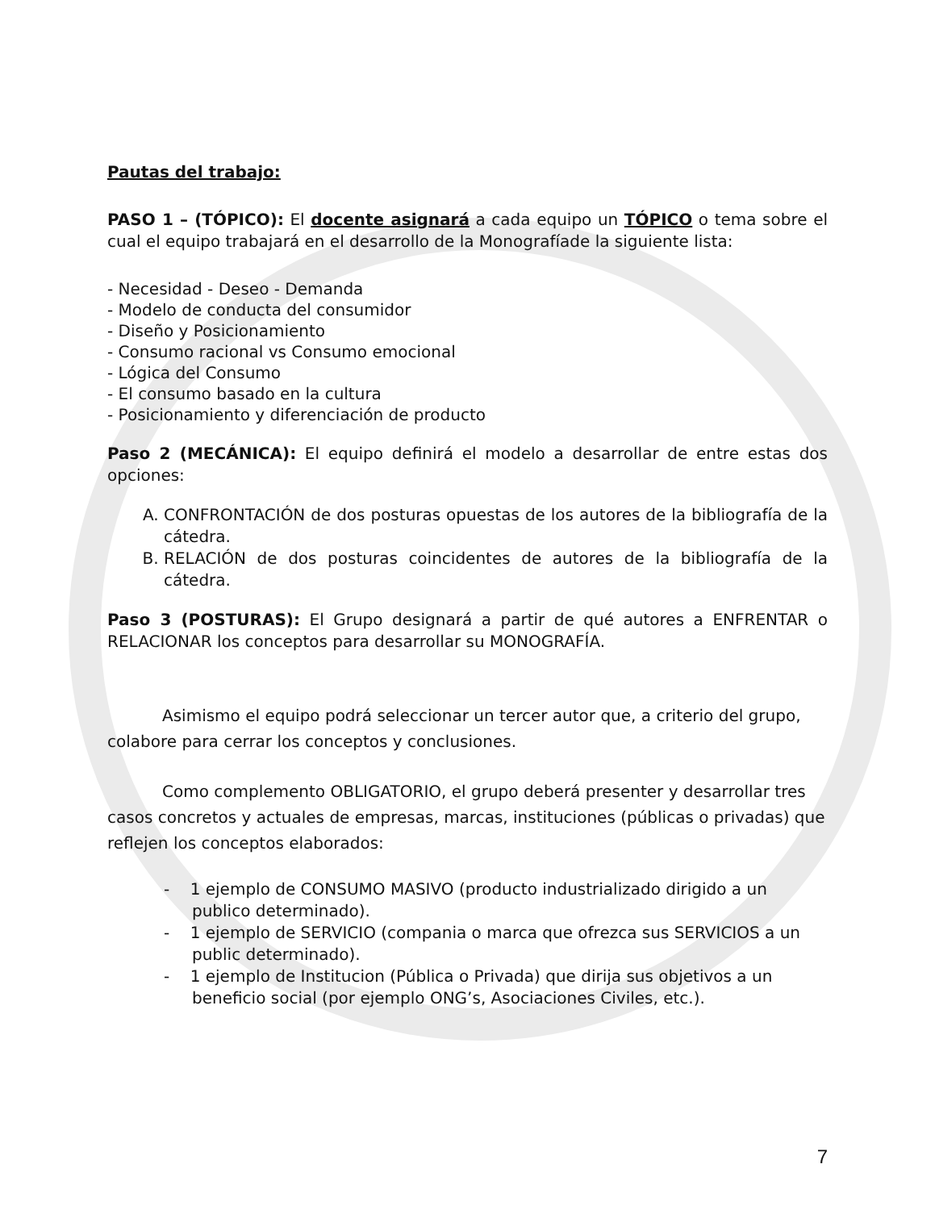Pautas del trabajo:
PASO 1 – (TÓPICO): El docente asignará a cada equipo un TÓPICO o tema sobre el cual el equipo trabajará en el desarrollo de la Monografíade la siguiente lista:
- Necesidad - Deseo - Demanda
- Modelo de conducta del consumidor
- Diseño y Posicionamiento
- Consumo racional vs Consumo emocional
- Lógica del Consumo
- El consumo basado en la cultura
- Posicionamiento y diferenciación de producto
Paso 2 (MECÁNICA): El equipo definirá el modelo a desarrollar de entre estas dos opciones:
A. CONFRONTACIÓN de dos posturas opuestas de los autores de la bibliografía de la cátedra.
B. RELACIÓN de dos posturas coincidentes de autores de la bibliografía de la cátedra.
Paso 3 (POSTURAS): El Grupo designará a partir de qué autores a ENFRENTAR o RELACIONAR los conceptos para desarrollar su MONOGRAFÍA.
Asimismo el equipo podrá seleccionar un tercer autor que, a criterio del grupo, colabore para cerrar los conceptos y conclusiones.
Como complemento OBLIGATORIO, el grupo deberá presenter y desarrollar tres casos concretos y actuales de empresas, marcas, instituciones (públicas o privadas) que reflejen los conceptos elaborados:
- 1 ejemplo de CONSUMO MASIVO (producto industrializado dirigido a un publico determinado).
- 1 ejemplo de SERVICIO (compania o marca que ofrezca sus SERVICIOS a un public determinado).
- 1 ejemplo de Institucion (Pública o Privada) que dirija sus objetivos a un beneficio social (por ejemplo ONG’s, Asociaciones Civiles, etc.).
7